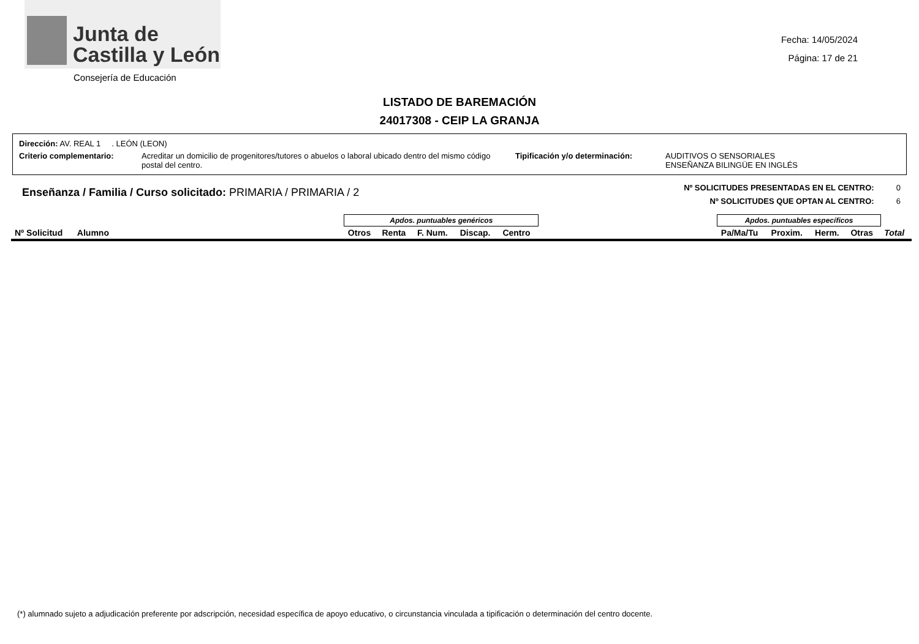Junta de
Castilla y León
Fecha: 14/05/2024
Página: 17 de 21
Consejería de Educación
LISTADO DE BAREMACIÓN
24017308 - CEIP LA GRANJA
Dirección: AV. REAL 1 . LEÓN (LEON)
Criterio complementario: Acreditar un domicilio de progenitores/tutores o abuelos o laboral ubicado dentro del mismo código postal del centro.
Tipificación y/o determinación: AUDITIVOS O SENSORIALES
ENSEÑANZA BILINGÜE EN INGLÉS
Enseñanza / Familia / Curso solicitado: PRIMARIA / PRIMARIA / 2
Nº SOLICITUDES PRESENTADAS EN EL CENTRO: 0
Nº SOLICITUDES QUE OPTAN AL CENTRO: 6
| | | Apdos. puntuables genéricos | | | | | | Apdos. puntuables específicos | | | | |
| --- | --- | --- | --- | --- | --- | --- | --- | --- | --- | --- | --- | --- |
| Nº Solicitud | Alumno | Otros | Renta | F. Num. | Discap. | Centro | | Pa/Ma/Tu | Proxim. | Herm. | Otras | Total |
(*) alumnado sujeto a adjudicación preferente por adscripción, necesidad específica de apoyo educativo, o circunstancia vinculada a tipificación o determinación del centro docente.